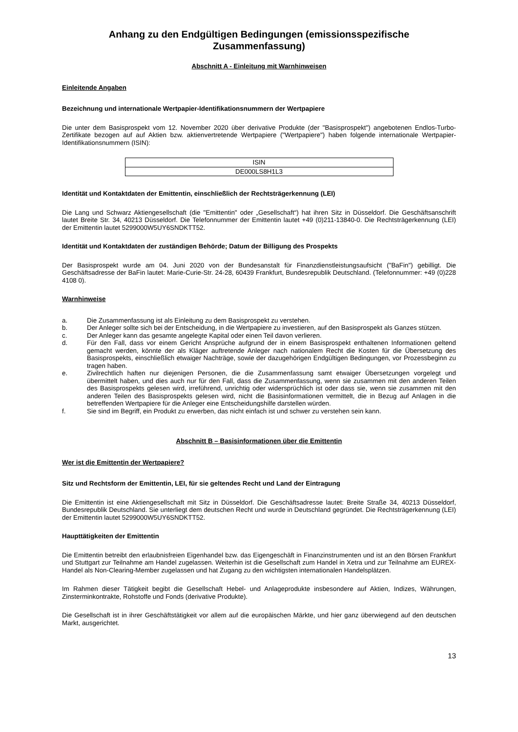Anhang zu den Endgültigen Bedingungen (emissionsspezifische Zusammenfassung)
Abschnitt A - Einleitung mit Warnhinweisen
Einleitende Angaben
Bezeichnung und internationale Wertpapier-Identifikationsnummern der Wertpapiere
Die unter dem Basisprospekt vom 12. November 2020 über derivative Produkte (der "Basisprospekt") angebotenen Endlos-Turbo-Zertifikate bezogen auf auf Aktien bzw. aktienvertretende Wertpapiere ("Wertpapiere") haben folgende internationale Wertpapier-Identifikationsnummern (ISIN):
| ISIN |
| --- |
| DE000LS8H1L3 |
Identität und Kontaktdaten der Emittentin, einschließlich der Rechtsträgerkennung (LEI)
Die Lang und Schwarz Aktiengesellschaft (die "Emittentin" oder „Gesellschaft“) hat ihren Sitz in Düsseldorf. Die Geschäftsanschrift lautet Breite Str. 34, 40213 Düsseldorf. Die Telefonnummer der Emittentin lautet +49 (0)211-13840-0. Die Rechtsträgerkennung (LEI) der Emittentin lautet 5299000W5UY6SNDKTT52.
Identität und Kontaktdaten der zuständigen Behörde; Datum der Billigung des Prospekts
Der Basisprospekt wurde am 04. Juni 2020 von der Bundesanstalt für Finanzdienstleistungsaufsicht ("BaFin") gebilligt. Die Geschäftsadresse der BaFin lautet: Marie-Curie-Str. 24-28, 60439 Frankfurt, Bundesrepublik Deutschland. (Telefonnummer: +49 (0)228 4108 0).
Warnhinweise
a. Die Zusammenfassung ist als Einleitung zu dem Basisprospekt zu verstehen.
b. Der Anleger sollte sich bei der Entscheidung, in die Wertpapiere zu investieren, auf den Basisprospekt als Ganzes stützen.
c. Der Anleger kann das gesamte angelegte Kapital oder einen Teil davon verlieren.
d. Für den Fall, dass vor einem Gericht Ansprüche aufgrund der in einem Basisprospekt enthaltenen Informationen geltend gemacht werden, könnte der als Kläger auftretende Anleger nach nationalem Recht die Kosten für die Übersetzung des Basisprospekts, einschließlich etwaiger Nachträge, sowie der dazugehörigen Endgültigen Bedingungen, vor Prozessbeginn zu tragen haben.
e. Zivilrechtlich haften nur diejenigen Personen, die die Zusammenfassung samt etwaiger Übersetzungen vorgelegt und übermittelt haben, und dies auch nur für den Fall, dass die Zusammenfassung, wenn sie zusammen mit den anderen Teilen des Basisprospekts gelesen wird, irreführend, unrichtig oder widersprüchlich ist oder dass sie, wenn sie zusammen mit den anderen Teilen des Basisprospekts gelesen wird, nicht die Basisinformationen vermittelt, die in Bezug auf Anlagen in die betreffenden Wertpapiere für die Anleger eine Entscheidungshilfe darstellen würden.
f. Sie sind im Begriff, ein Produkt zu erwerben, das nicht einfach ist und schwer zu verstehen sein kann.
Abschnitt B – Basisinformationen über die Emittentin
Wer ist die Emittentin der Wertpapiere?
Sitz und Rechtsform der Emittentin, LEI, für sie geltendes Recht und Land der Eintragung
Die Emittentin ist eine Aktiengesellschaft mit Sitz in Düsseldorf. Die Geschäftsadresse lautet: Breite Straße 34, 40213 Düsseldorf, Bundesrepublik Deutschland. Sie unterliegt dem deutschen Recht und wurde in Deutschland gegründet. Die Rechtsträgerkennung (LEI) der Emittentin lautet 5299000W5UY6SNDKTT52.
Haupttätigkeiten der Emittentin
Die Emittentin betreibt den erlaubnisfreien Eigenhandel bzw. das Eigengeschäft in Finanzinstrumenten und ist an den Börsen Frankfurt und Stuttgart zur Teilnahme am Handel zugelassen. Weiterhin ist die Gesellschaft zum Handel in Xetra und zur Teilnahme am EUREX-Handel als Non-Clearing-Member zugelassen und hat Zugang zu den wichtigsten internationalen Handelsplätzen.
Im Rahmen dieser Tätigkeit begibt die Gesellschaft Hebel- und Anlageprodukte insbesondere auf Aktien, Indizes, Währungen, Zinsterminkontrakte, Rohstoffe und Fonds (derivative Produkte).
Die Gesellschaft ist in ihrer Geschäftstätigkeit vor allem auf die europäischen Märkte, und hier ganz überwiegend auf den deutschen Markt, ausgerichtet.
13